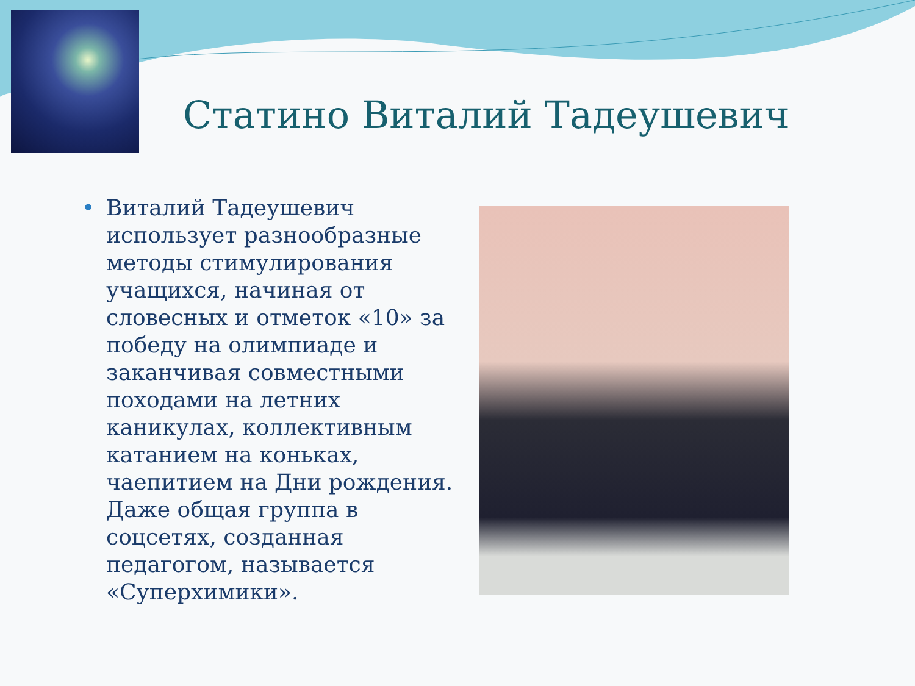Статино Виталий Тадеушевич
•
Виталий Тадеушевич использует разнообразные методы стимулирования учащихся, начиная от словесных и отметок «10» за победу на олимпиаде и заканчивая совместными походами на летних каникулах, коллективным катанием на коньках, чаепитием на Дни рождения. Даже общая группа в соцсетях, созданная педагогом, называется «Суперхимики».